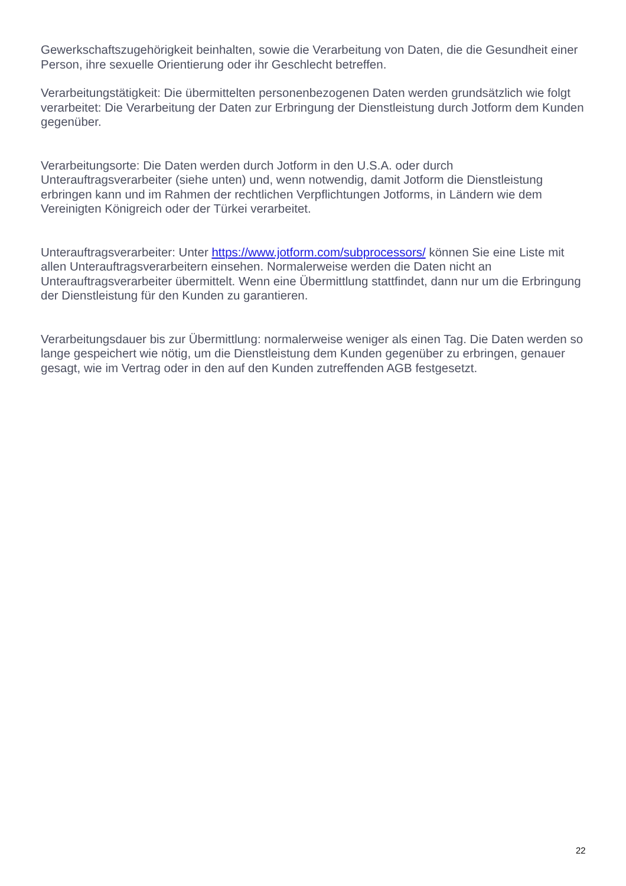Gewerkschaftszugehörigkeit beinhalten, sowie die Verarbeitung von Daten, die die Gesundheit einer Person, ihre sexuelle Orientierung oder ihr Geschlecht betreffen.
Verarbeitungstätigkeit: Die übermittelten personenbezogenen Daten werden grundsätzlich wie folgt verarbeitet: Die Verarbeitung der Daten zur Erbringung der Dienstleistung durch Jotform dem Kunden gegenüber.
Verarbeitungsorte: Die Daten werden durch Jotform in den U.S.A. oder durch Unterauftragsverarbeiter (siehe unten) und, wenn notwendig, damit Jotform die Dienstleistung erbringen kann und im Rahmen der rechtlichen Verpflichtungen Jotforms, in Ländern wie dem Vereinigten Königreich oder der Türkei verarbeitet.
Unterauftragsverarbeiter: Unter https://www.jotform.com/subprocessors/ können Sie eine Liste mit allen Unterauftragsverarbeitern einsehen. Normalerweise werden die Daten nicht an Unterauftragsverarbeiter übermittelt. Wenn eine Übermittlung stattfindet, dann nur um die Erbringung der Dienstleistung für den Kunden zu garantieren.
Verarbeitungsdauer bis zur Übermittlung: normalerweise weniger als einen Tag. Die Daten werden so lange gespeichert wie nötig, um die Dienstleistung dem Kunden gegenüber zu erbringen, genauer gesagt, wie im Vertrag oder in den auf den Kunden zutreffenden AGB festgesetzt.
22